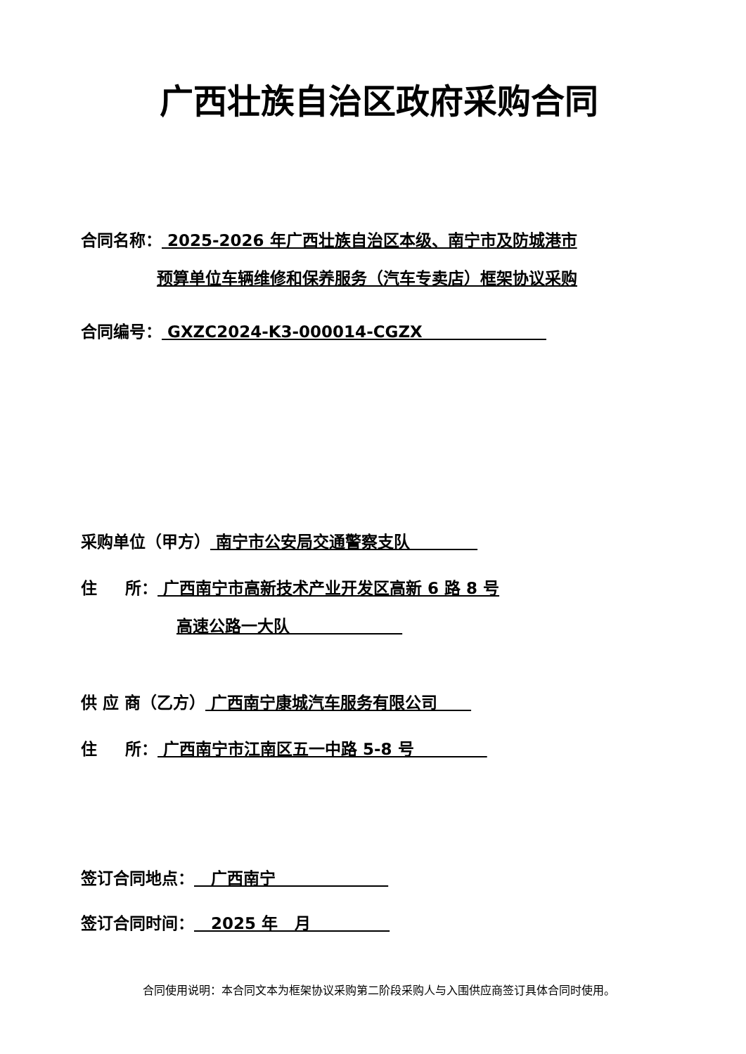广西壮族自治区政府采购合同
合同名称： 2025-2026 年广西壮族自治区本级、南宁市及防城港市
预算单位车辆维修和保养服务（汽车专卖店）框架协议采购
合同编号： GXZC2024-K3-000014-CGZX
采购单位（甲方） 南宁市公安局交通警察支队
住 所： 广西南宁市高新技术产业开发区高新 6 路 8 号
高速公路一大队
供 应 商（乙方） 广西南宁康城汽车服务有限公司
住 所： 广西南宁市江南区五一中路 5-8 号
签订合同地点： 广西南宁
签订合同时间： 2025 年 月
合同使用说明：本合同文本为框架协议采购第二阶段采购人与入围供应商签订具体合同时使用。